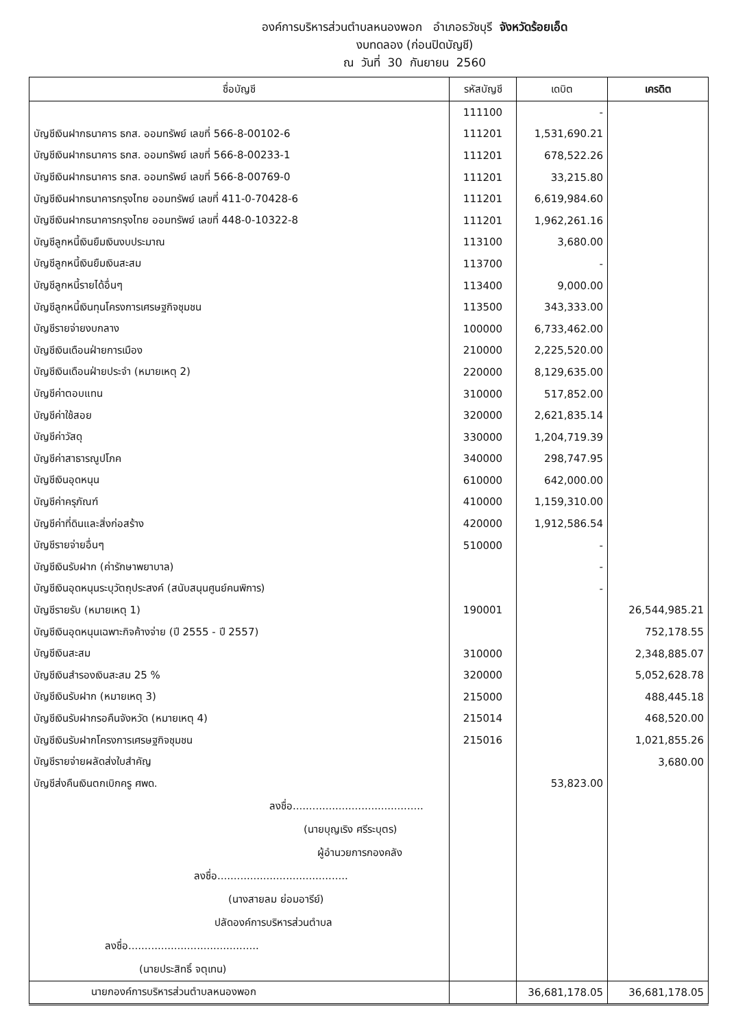องค์การบริหารส่วนตำบลหนองพอก อำเภอธวัชบุรี จังหวัดร้อยเอ็ด
งบทดลอง (ก่อนปิดบัญชี)
ณ วันที่ 30 กันยายน 2560
| ชื่อบัญชี | รหัสบัญชี | เดบิต | เครดิต |
| --- | --- | --- | --- |
| | 111100 | - | |
| บัญชีเงินฝากธนาคาร ธกส. ออมทรัพย์ เลขที่ 566-8-00102-6 | 111201 | 1,531,690.21 | |
| บัญชีเงินฝากธนาคาร ธกส. ออมทรัพย์ เลขที่ 566-8-00233-1 | 111201 | 678,522.26 | |
| บัญชีเงินฝากธนาคาร ธกส. ออมทรัพย์ เลขที่ 566-8-00769-0 | 111201 | 33,215.80 | |
| บัญชีเงินฝากธนาคารกรุงไทย ออมทรัพย์ เลขที่ 411-0-70428-6 | 111201 | 6,619,984.60 | |
| บัญชีเงินฝากธนาคารกรุงไทย ออมทรัพย์ เลขที่ 448-0-10322-8 | 111201 | 1,962,261.16 | |
| บัญชีลูกหนี้เงินยืมเงินงบประมาณ | 113100 | 3,680.00 | |
| บัญชีลูกหนี้เงินยืมเงินสะสม | 113700 | - | |
| บัญชีลูกหนี้รายได้อื่นๆ | 113400 | 9,000.00 | |
| บัญชีลูกหนี้เงินทุนโครงการเศรษฐกิจชุมชน | 113500 | 343,333.00 | |
| บัญชีรายจ่ายงบกลาง | 100000 | 6,733,462.00 | |
| บัญชีเงินเดือนฝ่ายการเมือง | 210000 | 2,225,520.00 | |
| บัญชีเงินเดือนฝ่ายประจำ (หมายเหตุ 2) | 220000 | 8,129,635.00 | |
| บัญชีค่าตอบแทน | 310000 | 517,852.00 | |
| บัญชีค่าใช้สอย | 320000 | 2,621,835.14 | |
| บัญชีค่าวัสดุ | 330000 | 1,204,719.39 | |
| บัญชีค่าสาธารณูปโภค | 340000 | 298,747.95 | |
| บัญชีเงินอุดหนุน | 610000 | 642,000.00 | |
| บัญชีค่าครุภัณฑ์ | 410000 | 1,159,310.00 | |
| บัญชีค่าที่ดินและสิ่งก่อสร้าง | 420000 | 1,912,586.54 | |
| บัญชีรายจ่ายอื่นๆ | 510000 | - | |
| บัญชีเงินรับฝาก (ค่ารักษาพยาบาล) | | - | |
| บัญชีเงินอุดหนุนระบุวัตถุประสงค์ (สนับสนุนศูนย์คนพิการ) | | - | |
| บัญชีรายรับ (หมายเหตุ 1) | 190001 | | 26,544,985.21 |
| บัญชีเงินอุดหนุนเฉพาะกิจค้างจ่าย (ปี 2555 - ปี 2557) | | | 752,178.55 |
| บัญชีเงินสะสม | 310000 | | 2,348,885.07 |
| บัญชีเงินสำรองเงินสะสม 25 % | 320000 | | 5,052,628.78 |
| บัญชีเงินรับฝาก (หมายเหตุ 3) | 215000 | | 488,445.18 |
| บัญชีเงินรับฝากรอคืนจังหวัด (หมายเหตุ 4) | 215014 | | 468,520.00 |
| บัญชีเงินรับฝากโครงการเศรษฐกิจชุมชน | 215016 | | 1,021,855.26 |
| บัญชีรายจ่ายผลัดส่งใบสำคัญ | | | 3,680.00 |
| บัญชีส่งคืนเงินตกเบิกครู ศพด. | | 53,823.00 | |
| ลงชื่อ........................................ (นายบุญเริง ศรีระบุตร) ผู้อำนวยการกองคลัง ลงชื่อ........................................ (นางสายลม ย่อมอารีย์) ปลัดองค์การบริหารส่วนตำบล ลงชื่อ........................................ (นายประสิทธิ์ จตุเทน) | | | |
| นายกองค์การบริหารส่วนตำบลหนองพอก | | 36,681,178.05 | 36,681,178.05 |